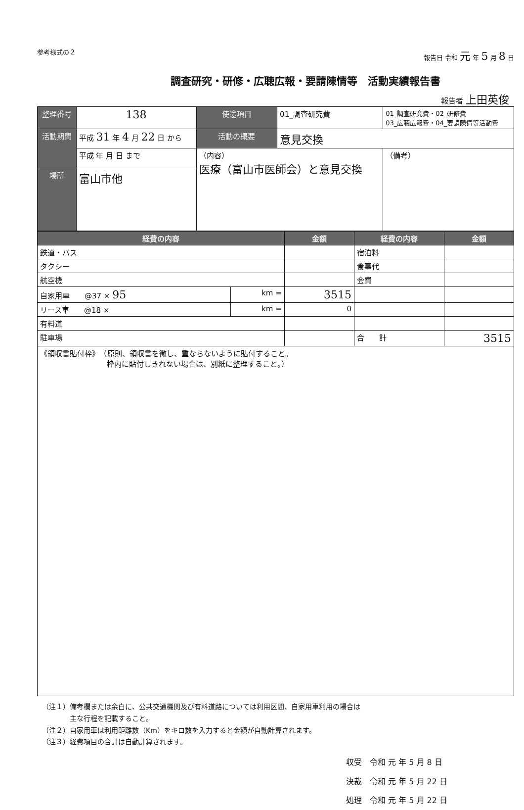参考様式の２ 報告日 令和 元 年 5 月 8 日
調査研究・研修・広聴広報・要請陳情等　活動実績報告書
報告者 上田英俊
| 整理番号 | 138 | 使途項目 | 01_調査研究費 | 01_調査研究費・02_研修費 03_広聴広報費・04_要請陳情等活動費 | |
| 活動期間 | 平成 31 年 4 月 22 日 から | 活動の概要 | 意見交換 | | |
| | 平成 年 月 日 まで | （内容） 医療（富山市医師会）と意見交換 | | | （備考） |
| 場所 | 富山市他 | | | | |
| 経費の内容 | | 金額 | 経費の内容 | 金額 |
| --- | --- | --- | --- | --- |
| 鉄道・バス | | | 宿泊料 | |
| タクシー | | | 食事代 | |
| 航空機 | | | 会費 | |
| 自家用車 @37 × 95 | km = | 3515 | | |
| リース車 @18 × | km = | 0 | | |
| 有料道 | | | | |
| 駐車場 | | | 合 計 | 3515 |
| 《領収書貼付枠》 （原則、領収書を徴し、重ならないように貼付すること。 枠内に貼付しきれない場合は、別紙に整理すること。） | | | | |
（注１）備考欄または余白に、公共交通機関及び有料道路については利用区間、自家用車利用の場合は
　　　　主な行程を記載すること。
（注２）自家用車は利用距離数（Km）をキロ数を入力すると金額が自動計算されます。
（注３）経費項目の合計は自動計算されます。
収受　令和 元 年 5 月 8 日
決裁　令和 元 年 5 月 22 日
処理　令和 元 年 5 月 22 日